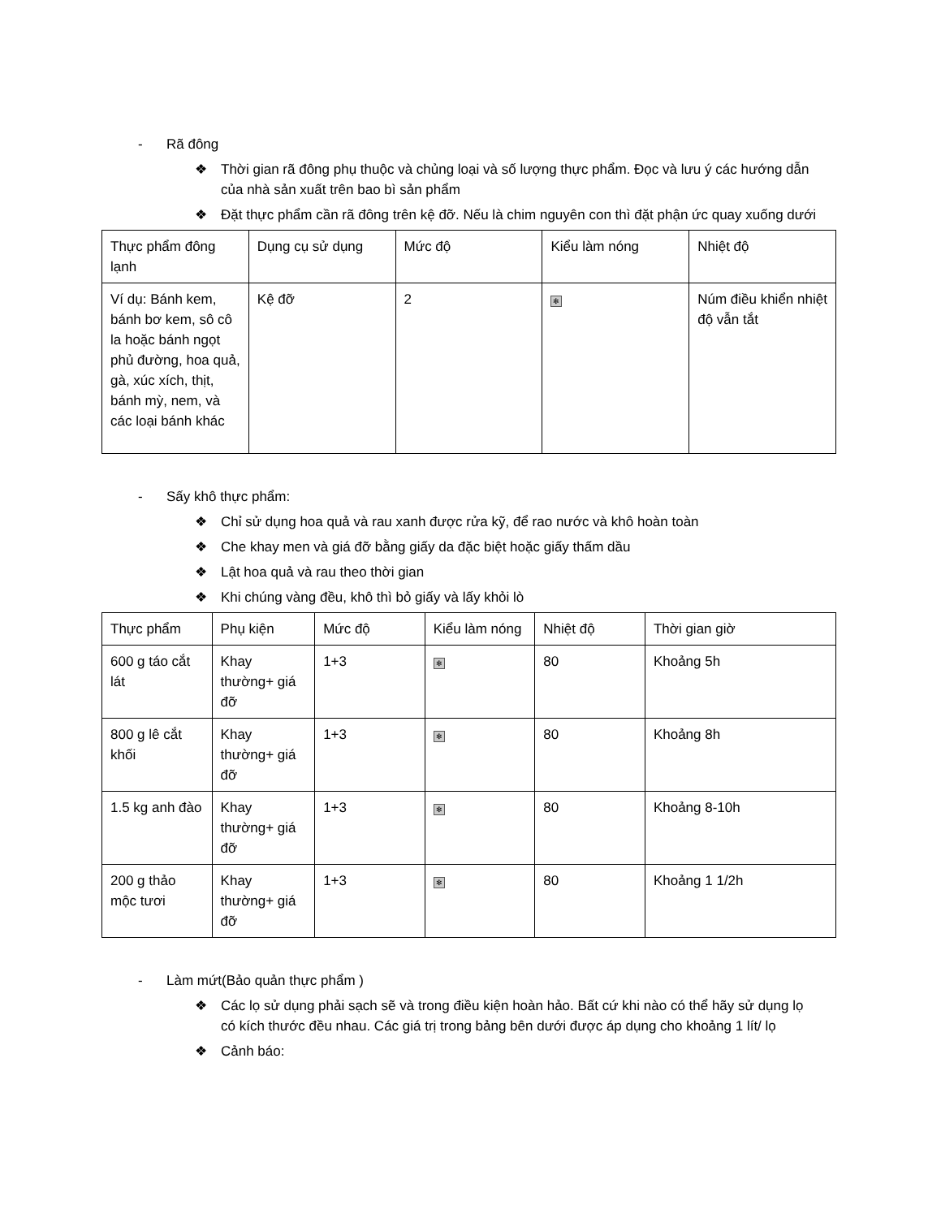- Rã đông
❖ Thời gian rã đông phụ thuộc và chủng loại và số lượng thực phẩm. Đọc và lưu ý các hướng dẫn của nhà sản xuất trên bao bì sản phẩm
❖ Đặt thực phẩm cần rã đông trên kệ đỡ. Nếu là chim nguyên con thì đặt phận ức quay xuống dưới
| Thực phẩm đông lạnh | Dụng cụ sử dụng | Mức độ | Kiểu làm nóng | Nhiệt độ |
| Ví dụ: Bánh kem, bánh bơ kem, sô cô la hoặc bánh ngọt phủ đường, hoa quả, gà, xúc xích, thịt, bánh mỳ, nem, và các loại bánh khác | Kệ đỡ | 2 | ✻ | Núm điều khiển nhiệt độ vẫn tắt |
- Sấy khô thực phẩm:
❖ Chỉ sử dụng hoa quả và rau xanh được rửa kỹ, để rao nước và khô hoàn toàn
❖ Che khay men và giá đỡ bằng giấy da đặc biệt hoặc giấy thấm dầu
❖ Lật hoa quả và rau theo thời gian
❖ Khi chúng vàng đều, khô thì bỏ giấy và lấy khỏi lò
| Thực phẩm | Phụ kiện | Mức độ | Kiểu làm nóng | Nhiệt độ | Thời gian giờ |
| 600 g táo cắt lát | Khay thường+ giá đỡ | 1+3 | ✻ | 80 | Khoảng 5h |
| 800 g lê cắt khối | Khay thường+ giá đỡ | 1+3 | ✻ | 80 | Khoảng 8h |
| 1.5 kg anh đào | Khay thường+ giá đỡ | 1+3 | ✻ | 80 | Khoảng 8-10h |
| 200 g thảo mộc tươi | Khay thường+ giá đỡ | 1+3 | ✻ | 80 | Khoảng 1 1/2h |
- Làm mứt(Bảo quản thực phẩm )
❖ Các lọ sử dụng phải sạch sẽ và trong điều kiện hoàn hảo. Bất cứ khi nào có thể hãy sử dụng lọ có kích thước đều nhau. Các giá trị trong bảng bên dưới được áp dụng cho khoảng 1 lít/ lọ
❖ Cảnh báo: